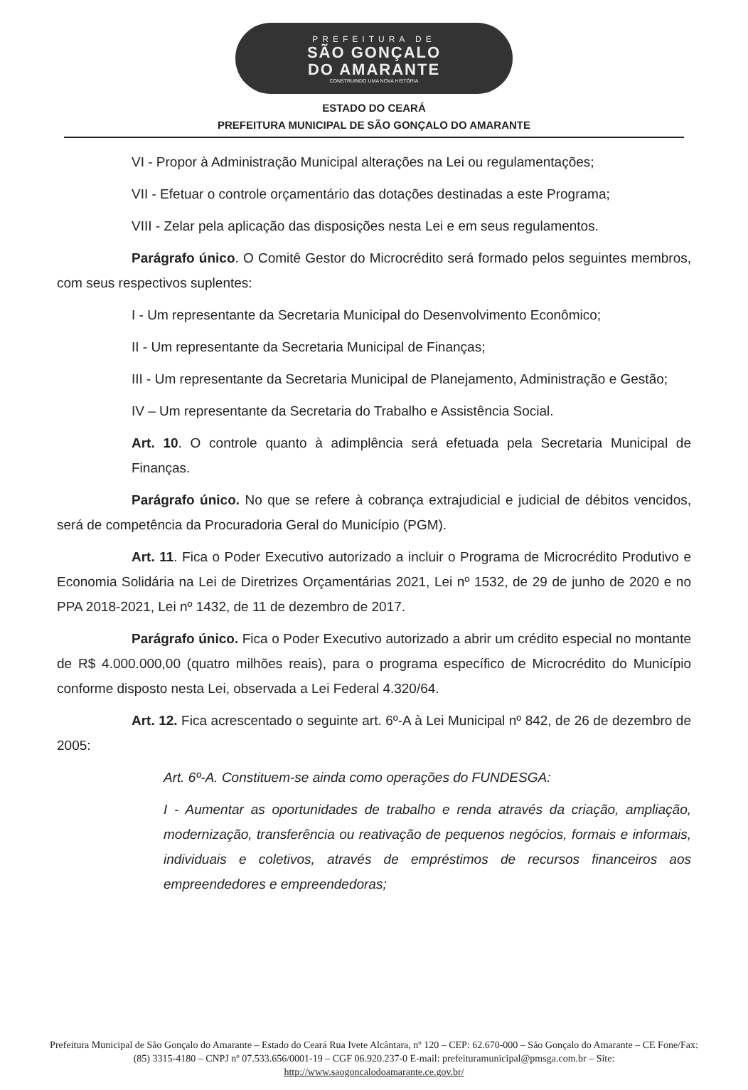PREFEITURA DE
SÃO GONÇALO
DO AMARANTE
CONSTRUINDO UMA NOVA HISTÓRIA
ESTADO DO CEARÁ
PREFEITURA MUNICIPAL DE SÃO GONÇALO DO AMARANTE
VI - Propor à Administração Municipal alterações na Lei ou regulamentações;
VII - Efetuar o controle orçamentário das dotações destinadas a este Programa;
VIII - Zelar pela aplicação das disposições nesta Lei e em seus regulamentos.
Parágrafo único. O Comitê Gestor do Microcrédito será formado pelos seguintes membros, com seus respectivos suplentes:
I - Um representante da Secretaria Municipal do Desenvolvimento Econômico;
II - Um representante da Secretaria Municipal de Finanças;
III - Um representante da Secretaria Municipal de Planejamento, Administração e Gestão;
IV – Um representante da Secretaria do Trabalho e Assistência Social.
Art. 10. O controle quanto à adimplência será efetuada pela Secretaria Municipal de Finanças.
Parágrafo único. No que se refere à cobrança extrajudicial e judicial de débitos vencidos, será de competência da Procuradoria Geral do Município (PGM).
Art. 11. Fica o Poder Executivo autorizado a incluir o Programa de Microcrédito Produtivo e Economia Solidária na Lei de Diretrizes Orçamentárias 2021, Lei nº 1532, de 29 de junho de 2020 e no PPA 2018-2021, Lei nº 1432, de 11 de dezembro de 2017.
Parágrafo único. Fica o Poder Executivo autorizado a abrir um crédito especial no montante de R$ 4.000.000,00 (quatro milhões reais), para o programa específico de Microcrédito do Município conforme disposto nesta Lei, observada a Lei Federal 4.320/64.
Art. 12. Fica acrescentado o seguinte art. 6º-A à Lei Municipal nº 842, de 26 de dezembro de 2005:
Art. 6º-A. Constituem-se ainda como operações do FUNDESGA:
I - Aumentar as oportunidades de trabalho e renda através da criação, ampliação, modernização, transferência ou reativação de pequenos negócios, formais e informais, individuais e coletivos, através de empréstimos de recursos financeiros aos empreendedores e empreendedoras;
Prefeitura Municipal de São Gonçalo do Amarante – Estado do Ceará Rua Ivete Alcântara, nº 120 – CEP: 62.670-000 – São Gonçalo do Amarante – CE Fone/Fax: (85) 3315-4180 – CNPJ nº 07.533.656/0001-19 – CGF 06.920.237-0 E-mail: prefeituramunicipal@pmsga.com.br – Site: http://www.saogoncalodoamarante.ce.gov.br/